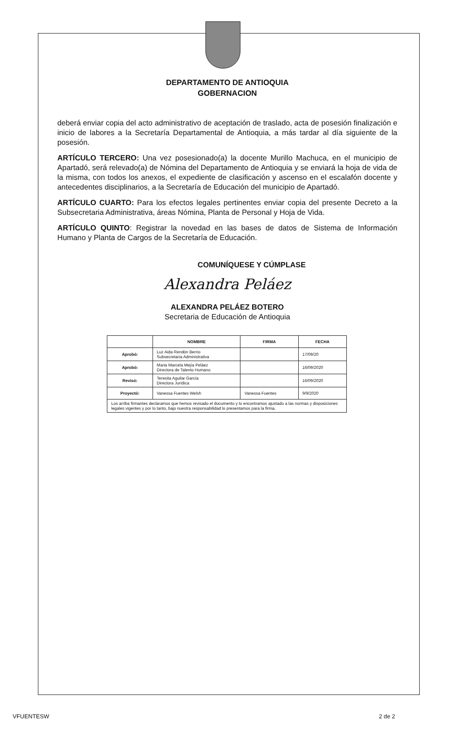DEPARTAMENTO DE ANTIOQUIA
GOBERNACION
deberá enviar copia del acto administrativo de aceptación de traslado, acta de posesión finalización e inicio de labores a la Secretaría Departamental de Antioquia, a más tardar al día siguiente de la posesión.
ARTÍCULO TERCERO: Una vez posesionado(a) la docente Murillo Machuca, en el municipio de Apartadó, será relevado(a) de Nómina del Departamento de Antioquia y se enviará la hoja de vida de la misma, con todos los anexos, el expediente de clasificación y ascenso en el escalafón docente y antecedentes disciplinarios, a la Secretaría de Educación del municipio de Apartadó.
ARTÍCULO CUARTO: Para los efectos legales pertinentes enviar copia del presente Decreto a la Subsecretaria Administrativa, áreas Nómina, Planta de Personal y Hoja de Vida.
ARTÍCULO QUINTO: Registrar la novedad en las bases de datos de Sistema de Información Humano y Planta de Cargos de la Secretaría de Educación.
COMUNÍQUESE Y CÚMPLASE
Alexandra Peláez
ALEXANDRA PELÁEZ BOTERO
Secretaria de Educación de Antioquia
| | NOMBRE | FIRMA | FECHA |
| --- | --- | --- | --- |
| Aprobó: | Luz Aida Rendón Berrio Subsecretaria Administrativa | | 17/09/20 |
| Aprobó: | Maria Marcela Mejía Peláez Directora de Talento Humano | | 16/09/2020 |
| Revisó: | Teresita Aguilar García Directora Jurídica | | 16/09/2020 |
| Proyectó: | Vanessa Fuentes Welsh | Vanessa Fuentes | 9/9/2020 |
| Los arriba firmantes declaramos que hemos revisado el documento y lo encontramos ajustado a las normas y disposiciones legales vigentes y por lo tanto, bajo nuestra responsabilidad lo presentamos para la firma. | | | |
VFUENTESW 2 de 2